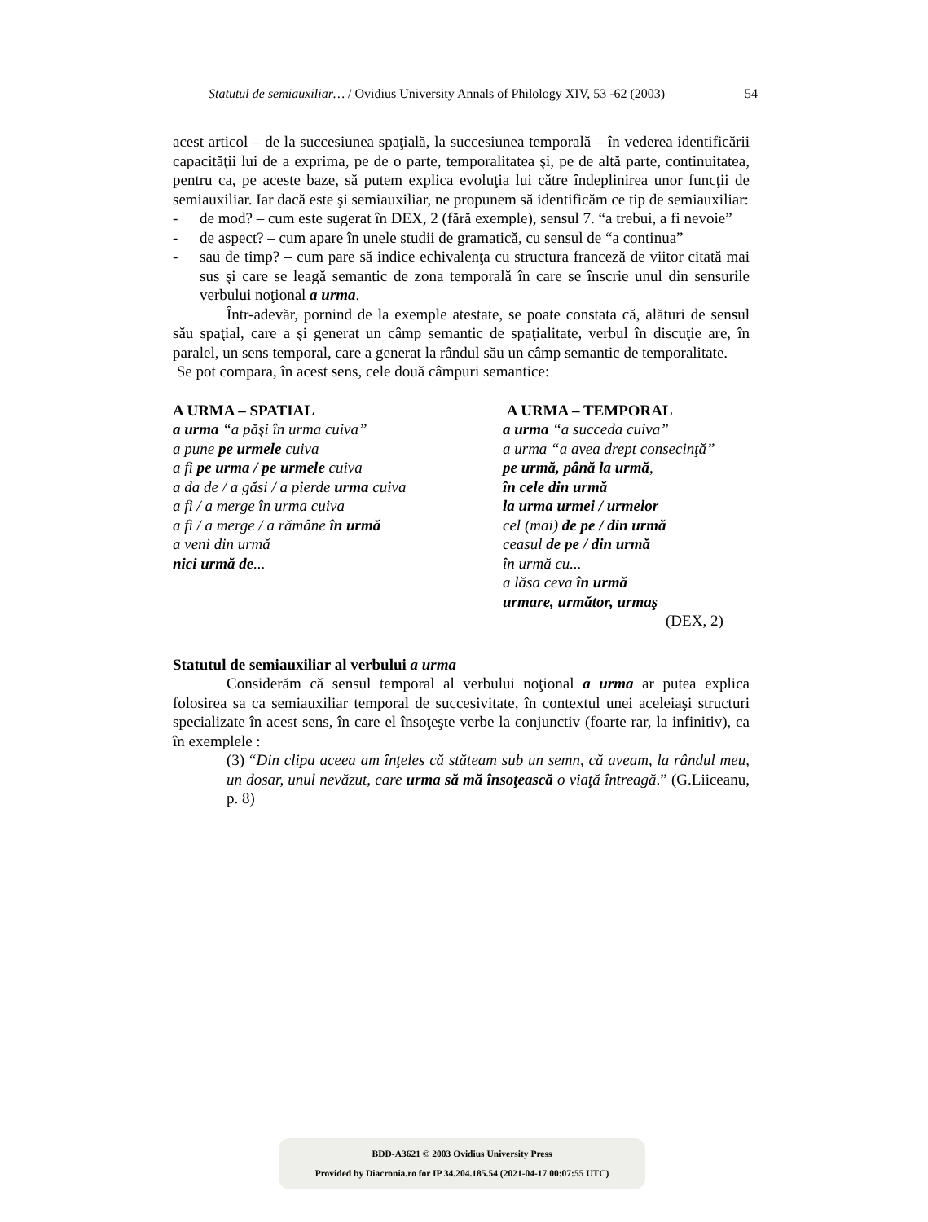Statutul de semiauxiliar… / Ovidius University Annals of Philology XIV, 53 -62 (2003) 54
acest articol – de la succesiunea spaţială, la succesiunea temporală – în vederea identificării capacităţii lui de a exprima, pe de o parte, temporalitatea şi, pe de altă parte, continuitatea, pentru ca, pe aceste baze, să putem explica evoluţia lui către îndeplinirea unor funcţii de semiauxiliar. Iar dacă este şi semiauxiliar, ne propunem să identificăm ce tip de semiauxiliar:
- de mod? – cum este sugerat în DEX, 2 (fără exemple), sensul 7. “a trebui, a fi nevoie”
- de aspect? – cum apare în unele studii de gramatică, cu sensul de “a continua”
- sau de timp? – cum pare să indice echivalenţa cu structura franceză de viitor citată mai sus şi care se leagă semantic de zona temporală în care se înscrie unul din sensurile verbului noţional a urma.
Într-adevăr, pornind de la exemple atestate, se poate constata că, alături de sensul său spaţial, care a şi generat un câmp semantic de spaţialitate, verbul în discuţie are, în paralel, un sens temporal, care a generat la rândul său un câmp semantic de temporalitate.
Se pot compara, în acest sens, cele două câmpuri semantice:
A URMA – SPATIAL
a urma “a păşi în urma cuiva”
a pune pe urmele cuiva
a fi pe urma / pe urmele cuiva
a da de / a găsi / a pierde urma cuiva
a fi / a merge în urma cuiva
a fi / a merge / a rămâne în urmă
a veni din urmă
nici urmă de...
A URMA – TEMPORAL
a urma “a succeda cuiva”
a urma “a avea drept consecinţă”
pe urmă, până la urmă,
în cele din urmă
la urma urmei / urmelor
cel (mai) de pe / din urmă
ceasul de pe / din urmă
în urmă cu...
a lăsa ceva în urmă
urmare, următor, urmaş
(DEX, 2)
Statutul de semiauxiliar al verbului a urma
Considerăm că sensul temporal al verbului noţional a urma ar putea explica folosirea sa ca semiauxiliar temporal de succesivitate, în contextul unei aceleiaşi structuri specializate în acest sens, în care el însoţeşte verbe la conjunctiv (foarte rar, la infinitiv), ca în exemplele :
(3) “Din clipa aceea am înţeles că stăteam sub un semn, că aveam, la rândul meu, un dosar, unul nevăzut, care urma să mă însoţească o viaţă întreagă.” (G.Liiceanu, p. 8)
BDD-A3621 © 2003 Ovidius University Press
Provided by Diacronia.ro for IP 34.204.185.54 (2021-04-17 00:07:55 UTC)